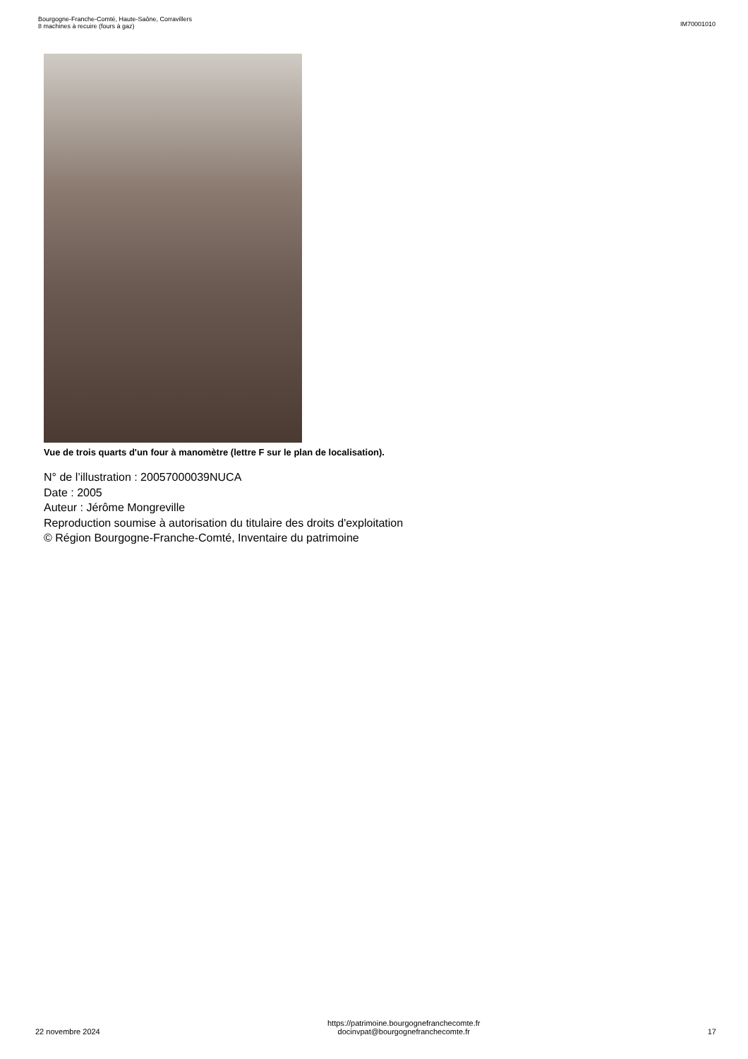Bourgogne-Franche-Comté, Haute-Saône, Corravillers
8 machines à recuire (fours à gaz)
IM70001010
Vue de trois quarts d'un four à manomètre (lettre F sur le plan de localisation).
N° de l’illustration : 20057000039NUCA
Date : 2005
Auteur : Jérôme Mongreville
Reproduction soumise à autorisation du titulaire des droits d'exploitation
© Région Bourgogne-Franche-Comté, Inventaire du patrimoine
22 novembre 2024
https://patrimoine.bourgognefranchecomte.fr
docinvpat@bourgognefranchecomte.fr
17